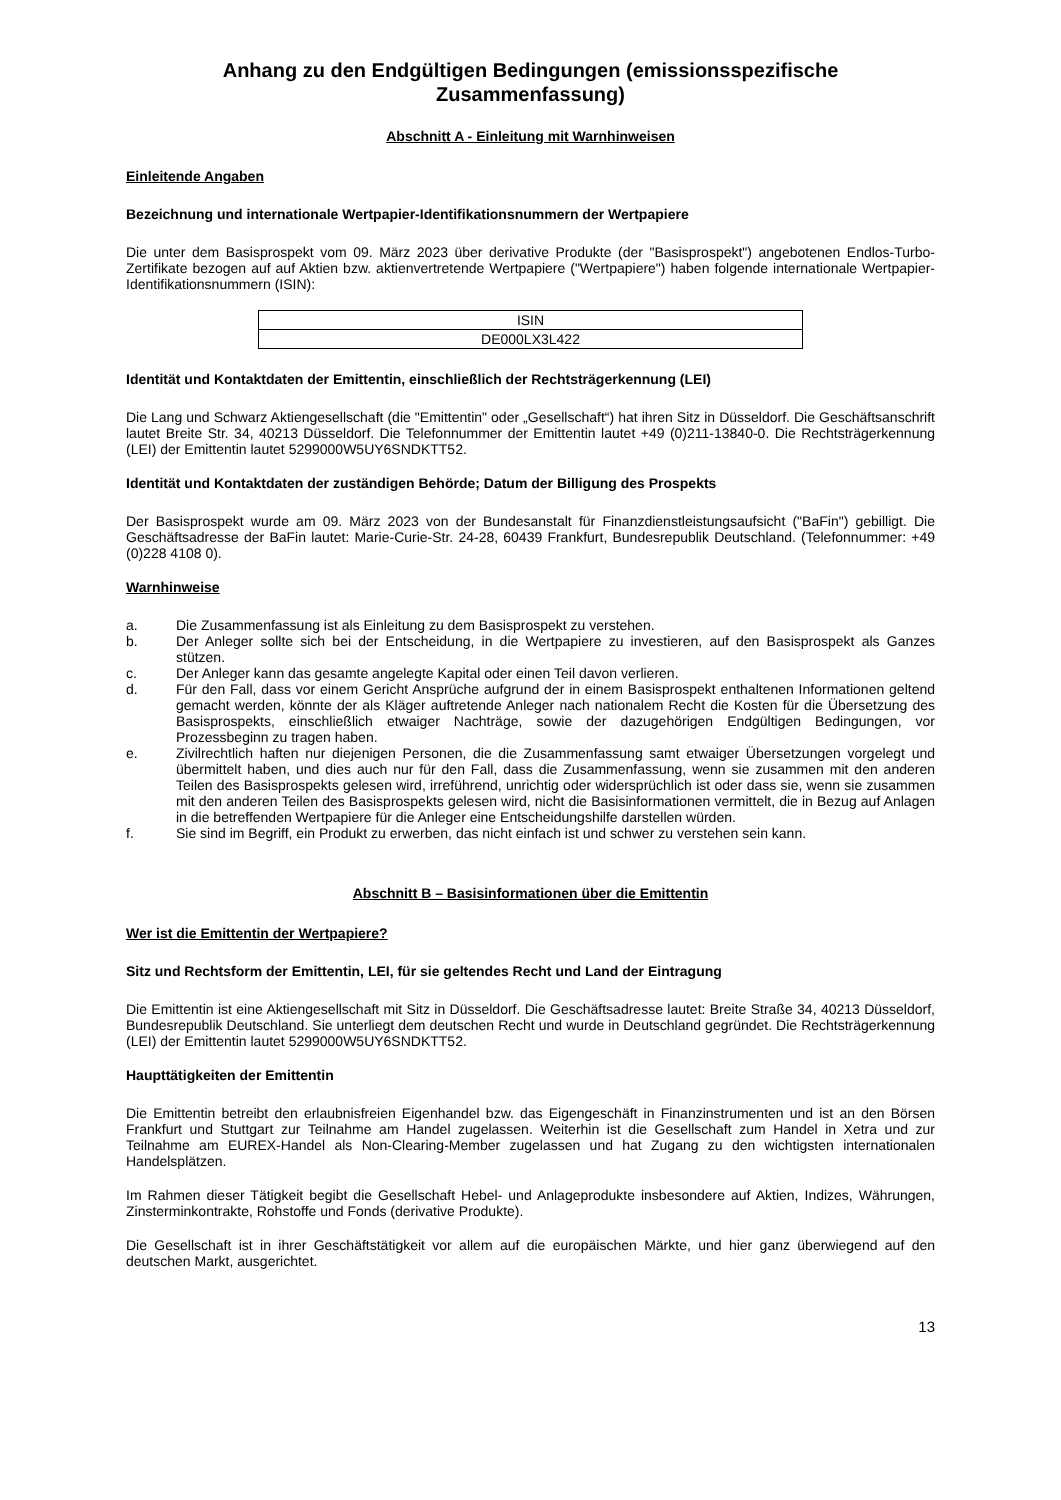Anhang zu den Endgültigen Bedingungen (emissionsspezifische Zusammenfassung)
Abschnitt A - Einleitung mit Warnhinweisen
Einleitende Angaben
Bezeichnung und internationale Wertpapier-Identifikationsnummern der Wertpapiere
Die unter dem Basisprospekt vom 09. März 2023 über derivative Produkte (der "Basisprospekt") angebotenen Endlos-Turbo-Zertifikate bezogen auf auf Aktien bzw. aktienvertretende Wertpapiere ("Wertpapiere") haben folgende internationale Wertpapier-Identifikationsnummern (ISIN):
| ISIN |
| DE000LX3L422 |
Identität und Kontaktdaten der Emittentin, einschließlich der Rechtsträgerkennung (LEI)
Die Lang und Schwarz Aktiengesellschaft (die "Emittentin" oder „Gesellschaft“) hat ihren Sitz in Düsseldorf. Die Geschäftsanschrift lautet Breite Str. 34, 40213 Düsseldorf. Die Telefonnummer der Emittentin lautet +49 (0)211-13840-0. Die Rechtsträgerkennung (LEI) der Emittentin lautet 5299000W5UY6SNDKTT52.
Identität und Kontaktdaten der zuständigen Behörde; Datum der Billigung des Prospekts
Der Basisprospekt wurde am 09. März 2023 von der Bundesanstalt für Finanzdienstleistungsaufsicht ("BaFin") gebilligt. Die Geschäftsadresse der BaFin lautet: Marie-Curie-Str. 24-28, 60439 Frankfurt, Bundesrepublik Deutschland. (Telefonnummer: +49 (0)228 4108 0).
Warnhinweise
a. Die Zusammenfassung ist als Einleitung zu dem Basisprospekt zu verstehen.
b. Der Anleger sollte sich bei der Entscheidung, in die Wertpapiere zu investieren, auf den Basisprospekt als Ganzes stützen.
c. Der Anleger kann das gesamte angelegte Kapital oder einen Teil davon verlieren.
d. Für den Fall, dass vor einem Gericht Ansprüche aufgrund der in einem Basisprospekt enthaltenen Informationen geltend gemacht werden, könnte der als Kläger auftretende Anleger nach nationalem Recht die Kosten für die Übersetzung des Basisprospekts, einschließlich etwaiger Nachträge, sowie der dazugehörigen Endgültigen Bedingungen, vor Prozessbeginn zu tragen haben.
e. Zivilrechtlich haften nur diejenigen Personen, die die Zusammenfassung samt etwaiger Übersetzungen vorgelegt und übermittelt haben, und dies auch nur für den Fall, dass die Zusammenfassung, wenn sie zusammen mit den anderen Teilen des Basisprospekts gelesen wird, irreführend, unrichtig oder widersprüchlich ist oder dass sie, wenn sie zusammen mit den anderen Teilen des Basisprospekts gelesen wird, nicht die Basisinformationen vermittelt, die in Bezug auf Anlagen in die betreffenden Wertpapiere für die Anleger eine Entscheidungshilfe darstellen würden.
f. Sie sind im Begriff, ein Produkt zu erwerben, das nicht einfach ist und schwer zu verstehen sein kann.
Abschnitt B – Basisinformationen über die Emittentin
Wer ist die Emittentin der Wertpapiere?
Sitz und Rechtsform der Emittentin, LEI, für sie geltendes Recht und Land der Eintragung
Die Emittentin ist eine Aktiengesellschaft mit Sitz in Düsseldorf. Die Geschäftsadresse lautet: Breite Straße 34, 40213 Düsseldorf, Bundesrepublik Deutschland. Sie unterliegt dem deutschen Recht und wurde in Deutschland gegründet. Die Rechtsträgerkennung (LEI) der Emittentin lautet 5299000W5UY6SNDKTT52.
Haupttätigkeiten der Emittentin
Die Emittentin betreibt den erlaubnisfreien Eigenhandel bzw. das Eigengeschäft in Finanzinstrumenten und ist an den Börsen Frankfurt und Stuttgart zur Teilnahme am Handel zugelassen. Weiterhin ist die Gesellschaft zum Handel in Xetra und zur Teilnahme am EUREX-Handel als Non-Clearing-Member zugelassen und hat Zugang zu den wichtigsten internationalen Handelsplätzen.
Im Rahmen dieser Tätigkeit begibt die Gesellschaft Hebel- und Anlageprodukte insbesondere auf Aktien, Indizes, Währungen, Zinsterminkontrakte, Rohstoffe und Fonds (derivative Produkte).
Die Gesellschaft ist in ihrer Geschäftstätigkeit vor allem auf die europäischen Märkte, und hier ganz überwiegend auf den deutschen Markt, ausgerichtet.
13